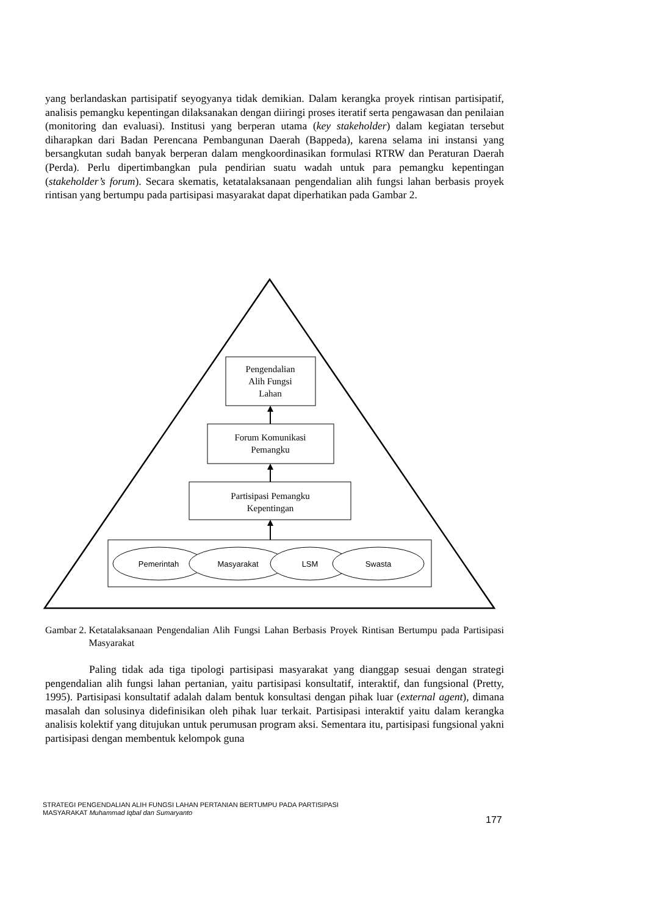yang berlandaskan partisipatif seyogyanya tidak demikian. Dalam kerangka proyek rintisan partisipatif, analisis pemangku kepentingan dilaksanakan dengan diiringi proses iteratif serta pengawasan dan penilaian (monitoring dan evaluasi). Institusi yang berperan utama (key stakeholder) dalam kegiatan tersebut diharapkan dari Badan Perencana Pembangunan Daerah (Bappeda), karena selama ini instansi yang bersangkutan sudah banyak berperan dalam mengkoordinasikan formulasi RTRW dan Peraturan Daerah (Perda). Perlu dipertimbangkan pula pendirian suatu wadah untuk para pemangku kepentingan (stakeholder’s forum). Secara skematis, ketatalaksanaan pengendalian alih fungsi lahan berbasis proyek rintisan yang bertumpu pada partisipasi masyarakat dapat diperhatikan pada Gambar 2.
Pengendalian
Alih Fungsi
Lahan
Forum Komunikasi
Pemangku
Partisipasi Pemangku
Kepentingan
Pemerintah
Masyarakat
LSM
Swasta
Gambar 2. Ketatalaksanaan Pengendalian Alih Fungsi Lahan Berbasis Proyek Rintisan Bertumpu pada Partisipasi Masyarakat
Paling tidak ada tiga tipologi partisipasi masyarakat yang dianggap sesuai dengan strategi pengendalian alih fungsi lahan pertanian, yaitu partisipasi konsultatif, interaktif, dan fungsional (Pretty, 1995). Partisipasi konsultatif adalah dalam bentuk konsultasi dengan pihak luar (external agent), dimana masalah dan solusinya didefinisikan oleh pihak luar terkait. Partisipasi interaktif yaitu dalam kerangka analisis kolektif yang ditujukan untuk perumusan program aksi. Sementara itu, partisipasi fungsional yakni partisipasi dengan membentuk kelompok guna
STRATEGI PENGENDALIAN ALIH FUNGSI LAHAN PERTANIAN BERTUMPU PADA PARTISIPASI
MASYARAKAT Muhammad Iqbal dan Sumaryanto
177